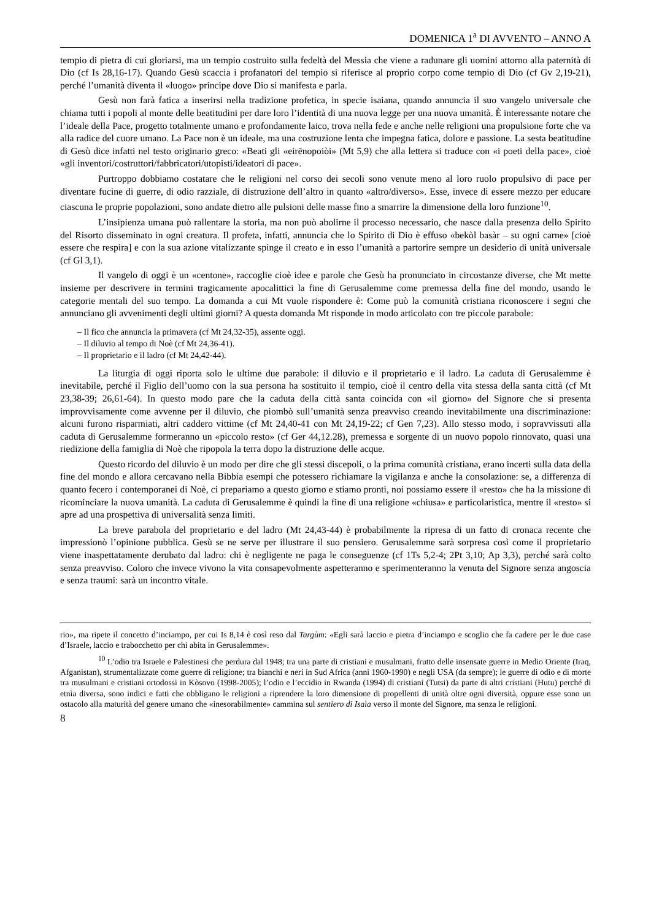DOMENICA 1<sup>a</sup> DI AVVENTO – ANNO A
tempio di pietra di cui gloriarsi, ma un tempio costruito sulla fedeltà del Messia che viene a radunare gli uomini attorno alla paternità di Dio (cf Is 28,16-17). Quando Gesù scaccia i profanatori del tempio si riferisce al proprio corpo come tempio di Dio (cf Gv 2,19-21), perché l’umanità diventa il «luogo» principe dove Dio si manifesta e parla.
Gesù non farà fatica a inserirsi nella tradizione profetica, in specie isaiana, quando annuncia il suo vangelo universale che chiama tutti i popoli al monte delle beatitudini per dare loro l’identità di una nuova legge per una nuova umanità. È interessante notare che l’ideale della Pace, progetto totalmente umano e profondamente laico, trova nella fede e anche nelle religioni una propulsione forte che va alla radice del cuore umano. La Pace non è un ideale, ma una costruzione lenta che impegna fatica, dolore e passione. La sesta beatitudine di Gesù dice infatti nel testo originario greco: «Beati gli «eirēnopoiòi» (Mt 5,9) che alla lettera si traduce con «i poeti della pace», cioè «gli inventori/costruttori/fabbricatori/utopisti/ideatori di pace».
Purtroppo dobbiamo costatare che le religioni nel corso dei secoli sono venute meno al loro ruolo propulsivo di pace per diventare fucine di guerre, di odio razziale, di distruzione dell’altro in quanto «altro/diverso». Esse, invece di essere mezzo per educare ciascuna le proprie popolazioni, sono andate dietro alle pulsioni delle masse fino a smarrire la dimensione della loro funzione<sup>10</sup>.
L’insipienza umana può rallentare la storia, ma non può abolirne il processo necessario, che nasce dalla presenza dello Spirito del Risorto disseminato in ogni creatura. Il profeta, infatti, annuncia che lo Spirito di Dio è effuso «bekòl basàr – su ogni carne» [cioè essere che respira] e con la sua azione vitalizzante spinge il creato e in esso l’umanità a partorire sempre un desiderio di unità universale (cf Gl 3,1).
Il vangelo di oggi è un «centone», raccoglie cioè idee e parole che Gesù ha pronunciato in circostanze diverse, che Mt mette insieme per descrivere in termini tragicamente apocalittici la fine di Gerusalemme come premessa della fine del mondo, usando le categorie mentali del suo tempo. La domanda a cui Mt vuole rispondere è: Come può la comunità cristiana riconoscere i segni che annunciano gli avvenimenti degli ultimi giorni? A questa domanda Mt risponde in modo articolato con tre piccole parabole:
– Il fico che annuncia la primavera (cf Mt 24,32-35), assente oggi.
– Il diluvio al tempo di Noè (cf Mt 24,36-41).
– Il proprietario e il ladro (cf Mt 24,42-44).
La liturgia di oggi riporta solo le ultime due parabole: il diluvio e il proprietario e il ladro. La caduta di Gerusalemme è inevitabile, perché il Figlio dell’uomo con la sua persona ha sostituito il tempio, cioè il centro della vita stessa della santa città (cf Mt 23,38-39; 26,61-64). In questo modo pare che la caduta della città santa coincida con «il giorno» del Signore che si presenta improvvisamente come avvenne per il diluvio, che piombò sull’umanità senza preavviso creando inevitabilmente una discriminazione: alcuni furono risparmiati, altri caddero vittime (cf Mt 24,40-41 con Mt 24,19-22; cf Gen 7,23). Allo stesso modo, i sopravvissuti alla caduta di Gerusalemme formeranno un «piccolo resto» (cf Ger 44,12.28), premessa e sorgente di un nuovo popolo rinnovato, quasi una riedizione della famiglia di Noè che ripopola la terra dopo la distruzione delle acque.
Questo ricordo del diluvio è un modo per dire che gli stessi discepoli, o la prima comunità cristiana, erano incerti sulla data della fine del mondo e allora cercavano nella Bibbia esempi che potessero richiamare la vigilanza e anche la consolazione: se, a differenza di quanto fecero i contemporanei di Noè, ci prepariamo a questo giorno e stiamo pronti, noi possiamo essere il «resto» che ha la missione di ricominciare la nuova umanità. La caduta di Gerusalemme è quindi la fine di una religione «chiusa» e particolaristica, mentre il «resto» si apre ad una prospettiva di universalità senza limiti.
La breve parabola del proprietario e del ladro (Mt 24,43-44) è probabilmente la ripresa di un fatto di cronaca recente che impressionò l’opinione pubblica. Gesù se ne serve per illustrare il suo pensiero. Gerusalemme sarà sorpresa così come il proprietario viene inaspettatamente derubato dal ladro: chi è negligente ne paga le conseguenze (cf 1Ts 5,2-4; 2Pt 3,10; Ap 3,3), perché sarà colto senza preavviso. Coloro che invece vivono la vita consapevolmente aspetteranno e sperimenteranno la venuta del Signore senza angoscia e senza traumi: sarà un incontro vitale.
rio», ma ripete il concetto d’inciampo, per cui Is 8,14 è così reso dal Targùm: «Egli sarà laccio e pietra d’inciampo e scoglio che fa cadere per le due case d’Israele, laccio e trabocchetto per chi abita in Gerusalemme».
<sup>10</sup> L’odio tra Israele e Palestinesi che perdura dal 1948; tra una parte di cristiani e musulmani, frutto delle insensate guerre in Medio Oriente (Iraq, Afganistan), strumentalizzate come guerre di religione; tra bianchi e neri in Sud Africa (anni 1960-1990) e negli USA (da sempre); le guerre di odio e di morte tra musulmani e cristiani ortodossi in Kòsovo (1998-2005); l’odio e l’eccidio in Rwanda (1994) di cristiani (Tutsi) da parte di altri cristiani (Hutu) perché di etnìa diversa, sono indici e fatti che obbligano le religioni a riprendere la loro dimensione di propellenti di unità oltre ogni diversità, oppure esse sono un ostacolo alla maturità del genere umano che «inesorabilmente» cammina sul sentiero di Isaìa verso il monte del Signore, ma senza le religioni.
8